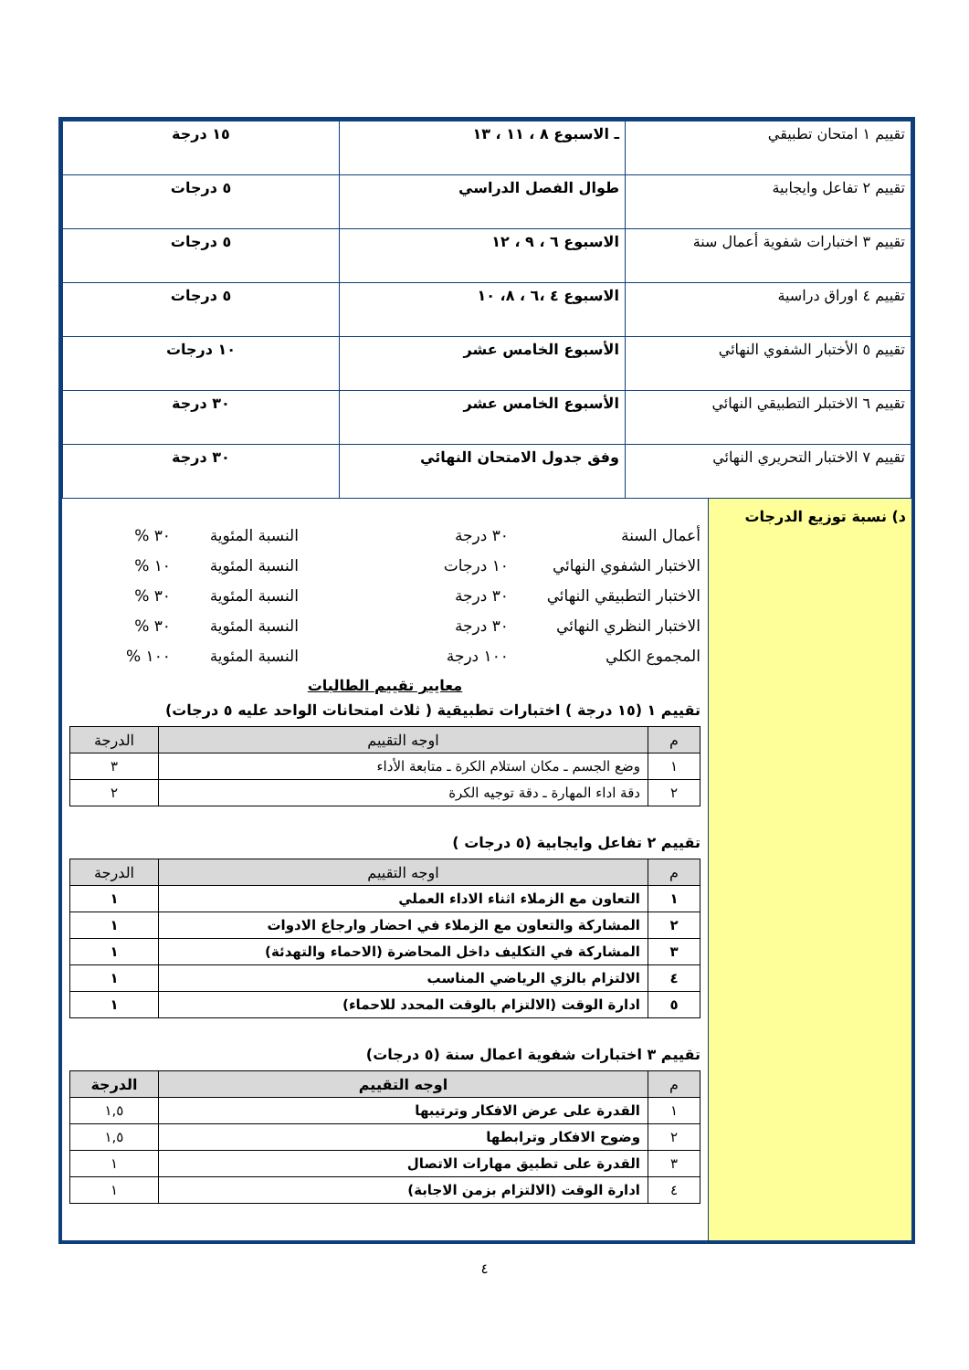| تقييم ١ امتحان تطبيقي | ـ الاسبوع ٨ ، ١١ ، ١٣ | ١٥ درجة |
| تقييم ٢ تفاعل وايجابية | طوال الفصل الدراسي | ٥ درجات |
| تقييم ٣ اختبارات شفوية أعمال سنة | الاسبوع ٦ ، ٩ ، ١٢ | ٥ درجات |
| تقييم ٤ اوراق دراسية | الاسبوع ٤ ،٦ ، ٨، ١٠ | ٥ درجات |
| تقييم ٥ الأختبار الشفوي النهائي | الأسبوع الخامس عشر | ١٠ درجات |
| تقييم ٦ الاختبلر التطبيقي النهائي | الأسبوع الخامس عشر | ٣٠ درجة |
| تقييم ٧ الاختبار التحريري النهائي | وفق جدول الامتحان النهائي | ٣٠ درجة |
د) نسبة توزيع الدرجات
أعمال السنة ٣٠ درجة النسبة المئوية ٣٠ %
الاختبار الشفوي النهائي ١٠ درجات النسبة المئوية ١٠ %
الاختبار التطبيقي النهائي ٣٠ درجة النسبة المئوية ٣٠ %
الاختبار النظري النهائي ٣٠ درجة النسبة المئوية ٣٠ %
المجموع الكلي ١٠٠ درجة النسبة المئوية ١٠٠ %
معايير تقييم الطالبات
تقييم ١ (١٥ درجة ) اختبارات تطبيقية ( ثلاث امتحانات الواحد عليه ٥ درجات)
| م | اوجه التقييم | الدرجة |
| --- | --- | --- |
| ١ | وضع الجسم ـ مكان استلام الكرة ـ متابعة الأداء | ٣ |
| ٢ | دقة اداء المهارة ـ دقة توجيه الكرة | ٢ |
تقييم ٢ تفاعل وايجابية (٥ درجات )
| م | اوجه التقييم | الدرجة |
| --- | --- | --- |
| ١ | التعاون مع الزملاء اثناء الاداء العملي | ١ |
| ٢ | المشاركة والتعاون مع الزملاء في احضار وارجاع الادوات | ١ |
| ٣ | المشاركة في التكليف داخل المحاضرة (الاحماء والتهدئة) | ١ |
| ٤ | الالتزام بالزي الرياضي المناسب | ١ |
| ٥ | ادارة الوقت (الالتزام بالوقت المحدد للاحماء) | ١ |
تقييم ٣ اختبارات شفوية اعمال سنة (٥ درجات)
| م | اوجه التقييم | الدرجة |
| --- | --- | --- |
| ١ | القدرة على عرض الافكار وترتيبها | ١,٥ |
| ٢ | وضوح الافكار وترابطها | ١,٥ |
| ٣ | القدرة على تطبيق مهارات الاتصال | ١ |
| ٤ | ادارة الوقت (الالتزام بزمن الاجابة) | ١ |
٤